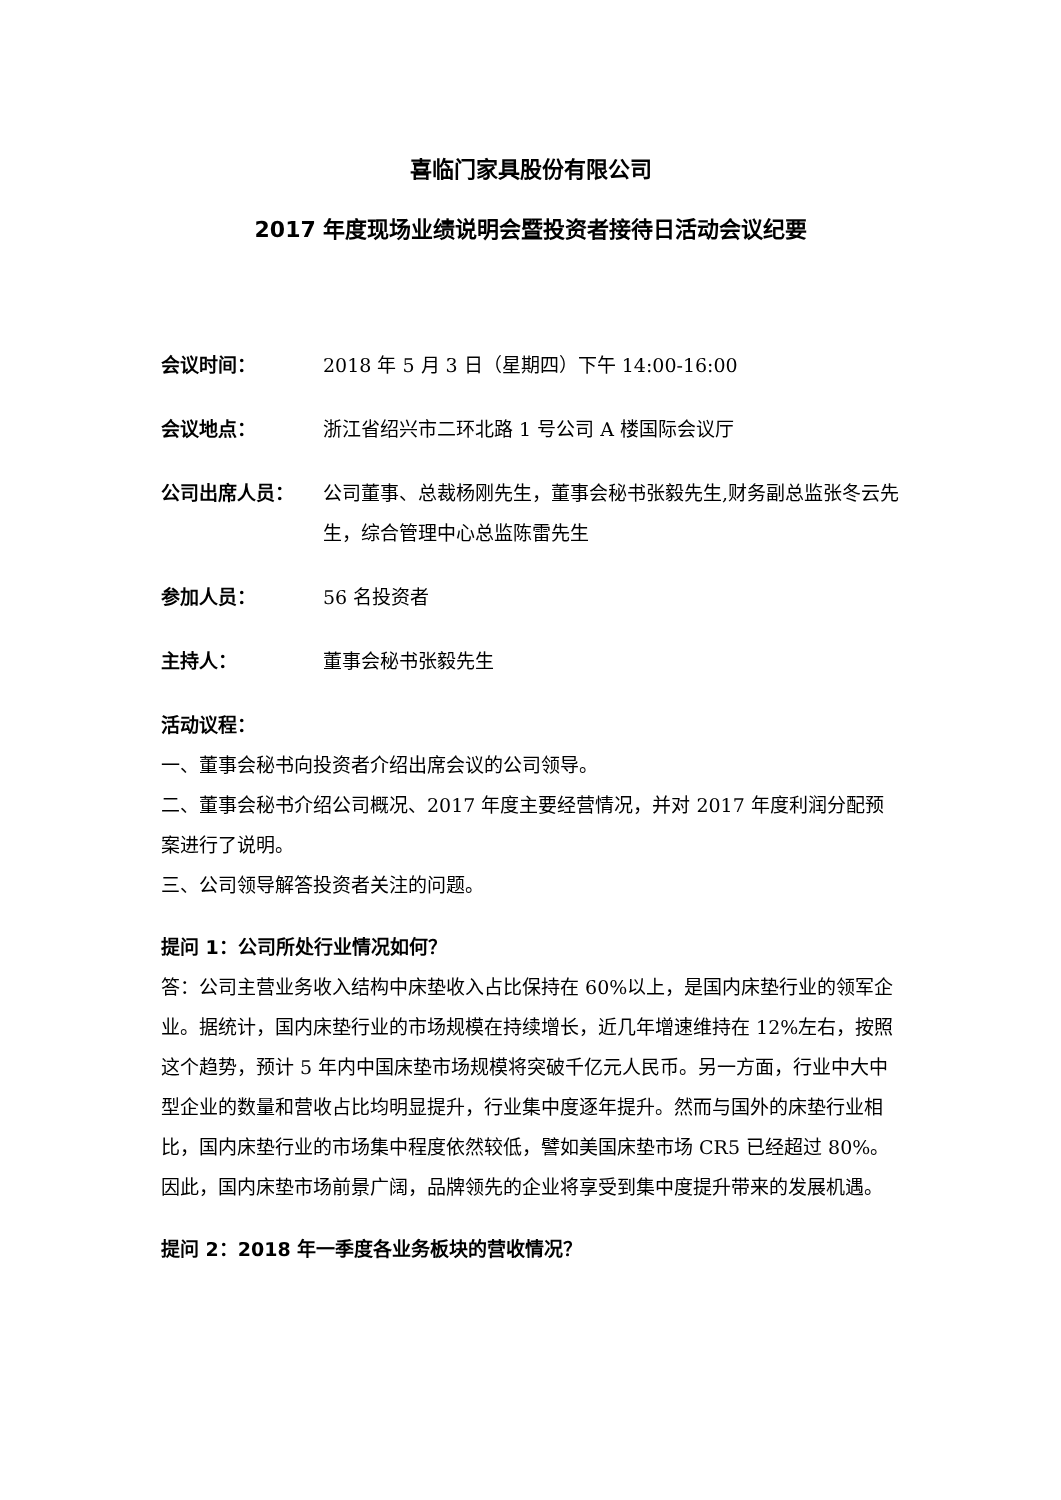喜临门家具股份有限公司
2017 年度现场业绩说明会暨投资者接待日活动会议纪要
会议时间： 2018 年 5 月 3 日（星期四）下午 14:00-16:00
会议地点： 浙江省绍兴市二环北路 1 号公司 A 楼国际会议厅
公司出席人员： 公司董事、总裁杨刚先生，董事会秘书张毅先生,财务副总监张冬云先生，综合管理中心总监陈雷先生
参加人员： 56 名投资者
主持人： 董事会秘书张毅先生
活动议程：
一、董事会秘书向投资者介绍出席会议的公司领导。
二、董事会秘书介绍公司概况、2017 年度主要经营情况，并对 2017 年度利润分配预案进行了说明。
三、公司领导解答投资者关注的问题。
提问 1：公司所处行业情况如何？
答：公司主营业务收入结构中床垫收入占比保持在 60%以上，是国内床垫行业的领军企业。据统计，国内床垫行业的市场规模在持续增长，近几年增速维持在 12%左右，按照这个趋势，预计 5 年内中国床垫市场规模将突破千亿元人民币。另一方面，行业中大中型企业的数量和营收占比均明显提升，行业集中度逐年提升。然而与国外的床垫行业相比，国内床垫行业的市场集中程度依然较低，譬如美国床垫市场 CR5 已经超过 80%。因此，国内床垫市场前景广阔，品牌领先的企业将享受到集中度提升带来的发展机遇。
提问 2：2018 年一季度各业务板块的营收情况？